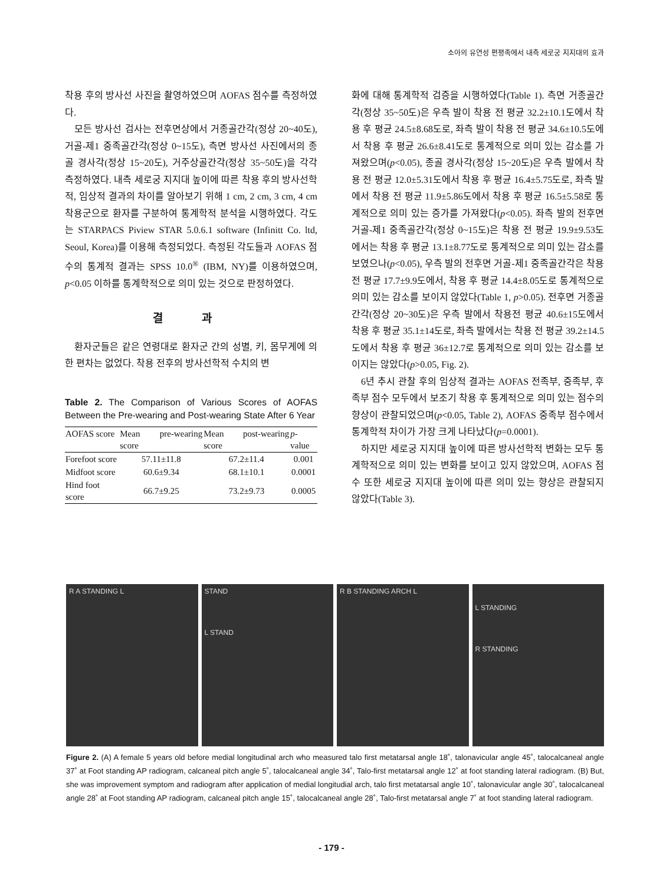소아의 유연성 편평족에서 내측 세로궁 지지대의 효과
착용 후의 방사선 사진을 촬영하였으며 AOFAS 점수를 측정하였다.
모든 방사선 검사는 전후면상에서 거종골간각(정상 20~40도), 거골-제1 중족골간각(정상 0~15도), 측면 방사선 사진에서의 종골 경사각(정상 15~20도), 거주상골간각(정상 35~50도)을 각각 측정하였다. 내측 세로궁 지지대 높이에 따른 착용 후의 방사선학적, 임상적 결과의 차이를 알아보기 위해 1 cm, 2 cm, 3 cm, 4 cm 착용군으로 환자를 구분하여 통계학적 분석을 시행하였다. 각도는 STARPACS Piview STAR 5.0.6.1 software (Infinitt Co. ltd, Seoul, Korea)를 이용해 측정되었다. 측정된 각도들과 AOFAS 점수의 통계적 결과는 SPSS 10.0<sup>®</sup> (IBM, NY)를 이용하였으며, p<0.05 이하를 통계학적으로 의미 있는 것으로 판정하였다.
결 과
환자군들은 같은 연령대로 환자군 간의 성별, 키, 몸무게에 의한 편차는 없었다. 착용 전후의 방사선학적 수치의 변
Table 2. The Comparison of Various Scores of AOFAS Between the Pre-wearing and Post-wearing State After 6 Year
| AOFAS score | Mean pre-wearing score | Mean post-wearing score | p -value |
| --- | --- | --- | --- |
| Forefoot score | 57.11±11.8 | 67.2±11.4 | 0.001 |
| Midfoot score | 60.6±9.34 | 68.1±10.1 | 0.0001 |
| Hind foot score | 66.7±9.25 | 73.2±9.73 | 0.0005 |
화에 대해 통계학적 검증을 시행하였다(Table 1). 측면 거종골간각(정상 35~50도)은 우측 발이 착용 전 평균 32.2±10.1도에서 착용 후 평균 24.5±8.68도로, 좌측 발이 착용 전 평균 34.6±10.5도에서 착용 후 평균 26.6±8.41도로 통계적으로 의미 있는 감소를 가져왔으며(p<0.05), 종골 경사각(정상 15~20도)은 우측 발에서 착용 전 평균 12.0±5.31도에서 착용 후 평균 16.4±5.75도로, 좌측 발에서 착용 전 평균 11.9±5.86도에서 착용 후 평균 16.5±5.58로 통계적으로 의미 있는 증가를 가져왔다(p<0.05). 좌측 발의 전후면 거골-제1 중족골간각(정상 0~15도)은 착용 전 평균 19.9±9.53도에서는 착용 후 평균 13.1±8.77도로 통계적으로 의미 있는 감소를 보였으나(p<0.05), 우측 발의 전후면 거골-제1 중족골간각은 착용 전 평균 17.7±9.9도에서, 착용 후 평균 14.4±8.05도로 통계적으로 의미 있는 감소를 보이지 않았다(Table 1, p>0.05). 전후면 거종골간각(정상 20~30도)은 우측 발에서 착용전 평균 40.6±15도에서 착용 후 평균 35.1±14도로, 좌측 발에서는 착용 전 평균 39.2±14.5도에서 착용 후 평균 36±12.7로 통계적으로 의미 있는 감소를 보이지는 않았다(p>0.05, Fig. 2).
6년 추시 관찰 후의 임상적 결과는 AOFAS 전족부, 중족부, 후족부 점수 모두에서 보조기 착용 후 통계적으로 의미 있는 점수의 향상이 관찰되었으며(p<0.05, Table 2), AOFAS 중족부 점수에서 통계학적 차이가 가장 크게 나타났다(p=0.0001).
하지만 세로궁 지지대 높이에 따른 방사선학적 변화는 모두 통계학적으로 의미 있는 변화를 보이고 있지 않았으며, AOFAS 점수 또한 세로궁 지지대 높이에 따른 의미 있는 향상은 관찰되지 않았다(Table 3).
R A STANDING L STAND
L STAND
R B STANDING ARCH L
L STANDING
R STANDING
Figure 2. (A) A female 5 years old before medial longitudinal arch who measured talo first metatarsal angle 18˚, talonavicular angle 45˚, talocalcaneal angle 37˚ at Foot standing AP radiogram, calcaneal pitch angle 5˚, talocalcaneal angle 34˚, Talo-first metatarsal angle 12˚ at foot standing lateral radiogram. (B) But, she was improvement symptom and radiogram after application of medial longitudial arch, talo first metatarsal angle 10˚, talonavicular angle 30˚, talocalcaneal angle 28˚ at Foot standing AP radiogram, calcaneal pitch angle 15˚, talocalcaneal angle 28˚, Talo-first metatarsal angle 7˚ at foot standing lateral radiogram.
- 179 -